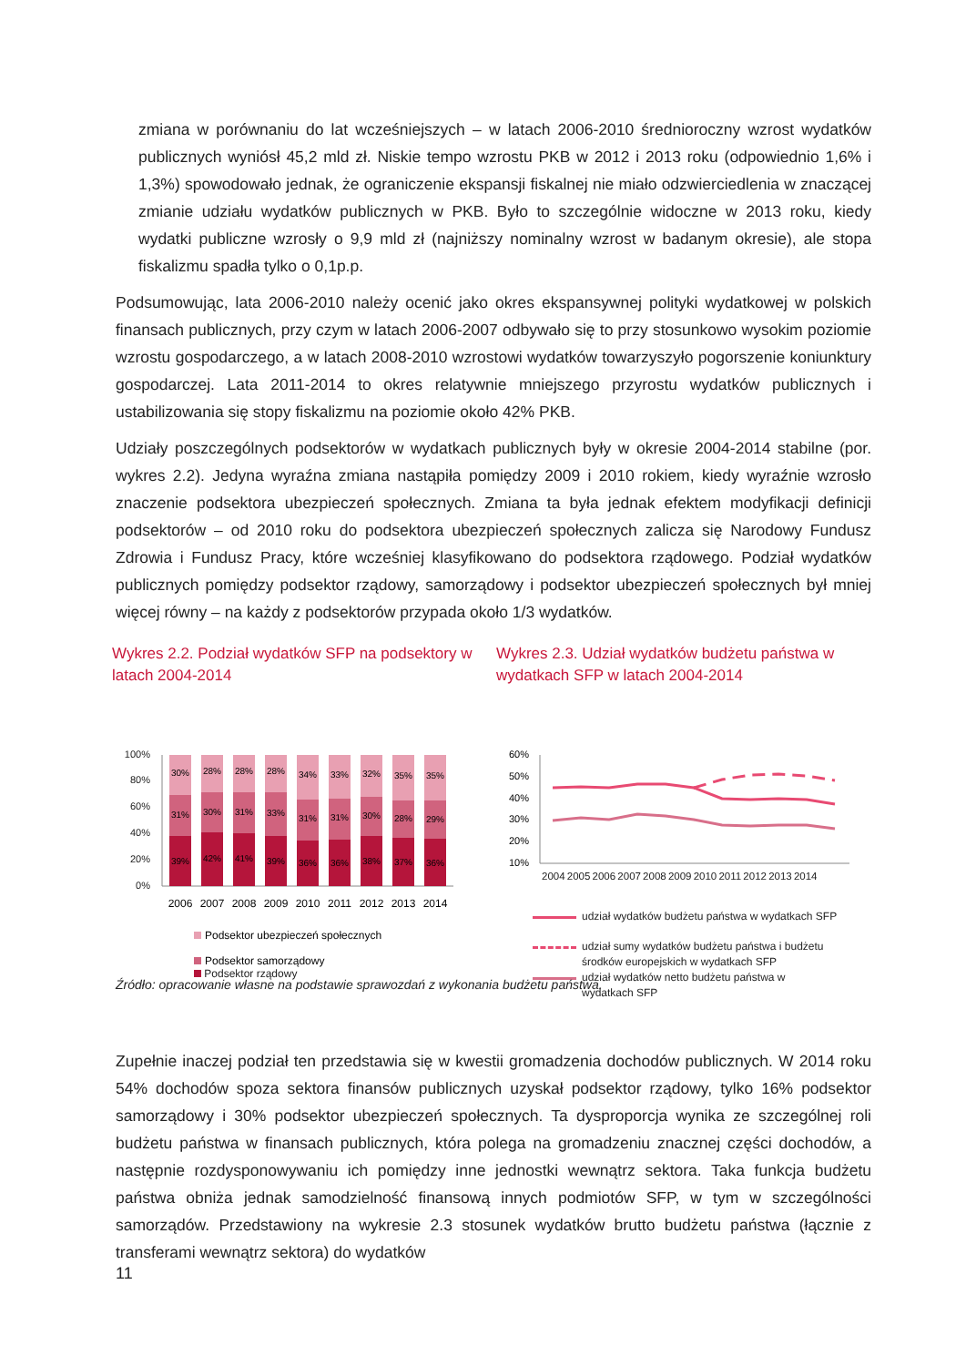zmiana w porównaniu do lat wcześniejszych – w latach 2006-2010 średnioroczny wzrost wydatków publicznych wyniósł 45,2 mld zł. Niskie tempo wzrostu PKB w 2012 i 2013 roku (odpowiednio 1,6% i 1,3%) spowodowało jednak, że ograniczenie ekspansji fiskalnej nie miało odzwierciedlenia w znaczącej zmianie udziału wydatków publicznych w PKB. Było to szczególnie widoczne w 2013 roku, kiedy wydatki publiczne wzrosły o 9,9 mld zł (najniższy nominalny wzrost w badanym okresie), ale stopa fiskalizmu spadła tylko o 0,1p.p.
Podsumowując, lata 2006-2010 należy ocenić jako okres ekspansywnej polityki wydatkowej w polskich finansach publicznych, przy czym w latach 2006-2007 odbywało się to przy stosunkowo wysokim poziomie wzrostu gospodarczego, a w latach 2008-2010 wzrostowi wydatków towarzyszyło pogorszenie koniunktury gospodarczej. Lata 2011-2014 to okres relatywnie mniejszego przyrostu wydatków publicznych i ustabilizowania się stopy fiskalizmu na poziomie około 42% PKB.
Udziały poszczególnych podsektorów w wydatkach publicznych były w okresie 2004-2014 stabilne (por. wykres 2.2). Jedyna wyraźna zmiana nastąpiła pomiędzy 2009 i 2010 rokiem, kiedy wyraźnie wzrosło znaczenie podsektora ubezpieczeń społecznych. Zmiana ta była jednak efektem modyfikacji definicji podsektorów – od 2010 roku do podsektora ubezpieczeń społecznych zalicza się Narodowy Fundusz Zdrowia i Fundusz Pracy, które wcześniej klasyfikowano do podsektora rządowego. Podział wydatków publicznych pomiędzy podsektor rządowy, samorządowy i podsektor ubezpieczeń społecznych był mniej więcej równy – na każdy z podsektorów przypada około 1/3 wydatków.
Wykres 2.2. Podział wydatków SFP na podsektory w latach 2004-2014
100%
80%
60%
40%
20%
0%
30%
31%
39%
28%
30%
42%
28%
31%
41%
28%
33%
39%
34%
31%
36%
33%
31%
36%
32%
30%
38%
35%
28%
37%
35%
29%
36%
2006
2007
2008
2009
2010
2011
2012
2013
2014
Podsektor ubezpieczeń społecznych
Podsektor samorządowy
Podsektor rządowy
Wykres 2.3. Udział wydatków budżetu państwa w wydatkach SFP w latach 2004-2014
60%
50%
40%
30%
20%
10%
2004 2005 2006 2007 2008 2009 2010 2011 2012 2013 2014
udział wydatków budżetu państwa w wydatkach SFP
udział sumy wydatków budżetu państwa i budżetu
środków europejskich w wydatkach SFP
udział wydatków netto budżetu państwa w
wydatkach SFP
Źródło: opracowanie własne na podstawie sprawozdań z wykonania budżetu państwa.
Zupełnie inaczej podział ten przedstawia się w kwestii gromadzenia dochodów publicznych. W 2014 roku 54% dochodów spoza sektora finansów publicznych uzyskał podsektor rządowy, tylko 16% podsektor samorządowy i 30% podsektor ubezpieczeń społecznych. Ta dysproporcja wynika ze szczególnej roli budżetu państwa w finansach publicznych, która polega na gromadzeniu znacznej części dochodów, a następnie rozdysponowywaniu ich pomiędzy inne jednostki wewnątrz sektora. Taka funkcja budżetu państwa obniża jednak samodzielność finansową innych podmiotów SFP, w tym w szczególności samorządów. Przedstawiony na wykresie 2.3 stosunek wydatków brutto budżetu państwa (łącznie z transferami wewnątrz sektora) do wydatków
11